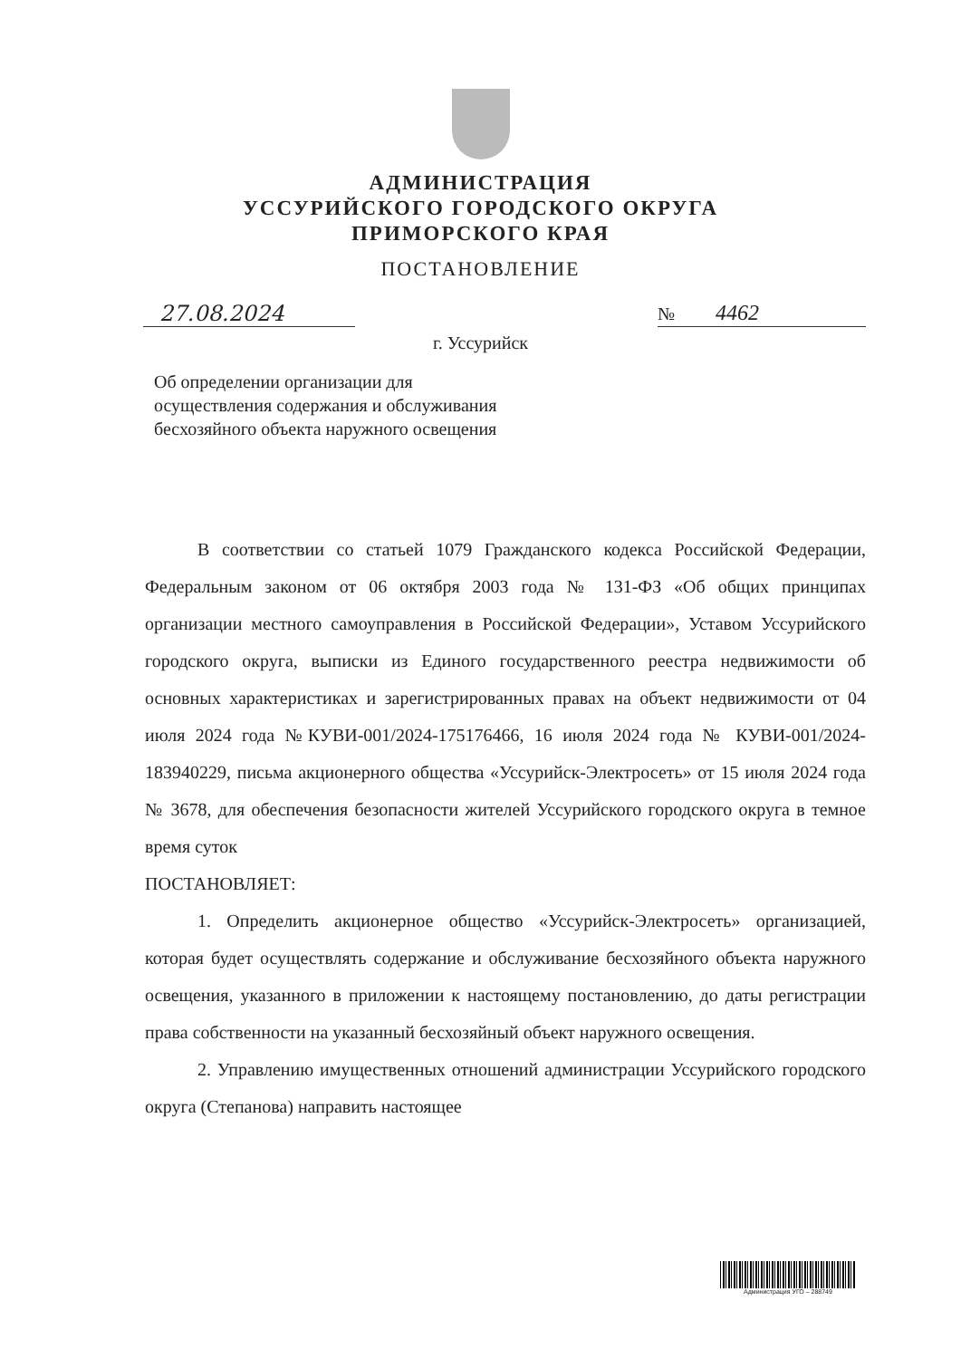АДМИНИСТРАЦИЯ
УССУРИЙСКОГО ГОРОДСКОГО ОКРУГА
ПРИМОРСКОГО КРАЯ
ПОСТАНОВЛЕНИЕ
27.08.2024
№ 4462
г. Уссурийск
Об определении организации для осуществления содержания и обслуживания бесхозяйного объекта наружного освещения
В соответствии со статьей 1079 Гражданского кодекса Российской Федерации, Федеральным законом от 06 октября 2003 года № 131-ФЗ «Об общих принципах организации местного самоуправления в Российской Федерации», Уставом Уссурийского городского округа, выписки из Единого государственного реестра недвижимости об основных характеристиках и зарегистрированных правах на объект недвижимости от 04 июля 2024 года №КУВИ-001/2024-175176466, 16 июля 2024 года № КУВИ-001/2024-183940229, письма акционерного общества «Уссурийск-Электросеть» от 15 июля 2024 года № 3678, для обеспечения безопасности жителей Уссурийского городского округа в темное время суток
ПОСТАНОВЛЯЕТ:
1. Определить акционерное общество «Уссурийск-Электросеть» организацией, которая будет осуществлять содержание и обслуживание бесхозяйного объекта наружного освещения, указанного в приложении к настоящему постановлению, до даты регистрации права собственности на указанный бесхозяйный объект наружного освещения.
2. Управлению имущественных отношений администрации Уссурийского городского округа (Степанова) направить настоящее
Администрация УГО – 288749